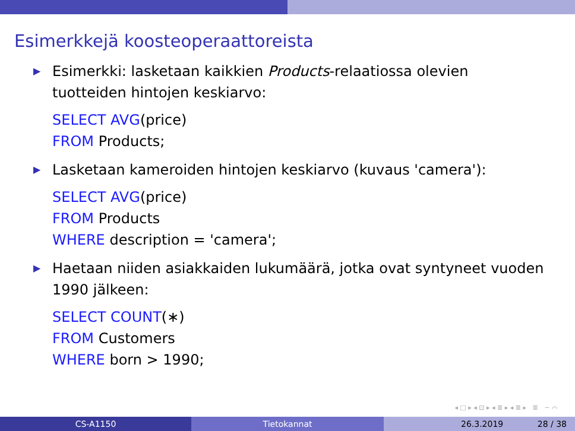Esimerkkejä koosteoperaattoreista
▶ Esimerkki: lasketaan kaikkien Products-relaatiossa olevien tuotteiden hintojen keskiarvo:
SELECT AVG(price)
FROM Products;
▶ Lasketaan kameroiden hintojen keskiarvo (kuvaus 'camera'):
SELECT AVG(price)
FROM Products
WHERE description = 'camera';
▶ Haetaan niiden asiakkaiden lukumäärä, jotka ovat syntyneet vuoden 1990 jälkeen:
SELECT COUNT(∗)
FROM Customers
WHERE born > 1990;
◂ □ ▸ ◂ ⊡ ▸ ◂ ≣ ▸ ◂ ≣ ▸ ≣ ∽ ⌒
CS-A1150 Tietokannat 26.3.2019 28 / 38